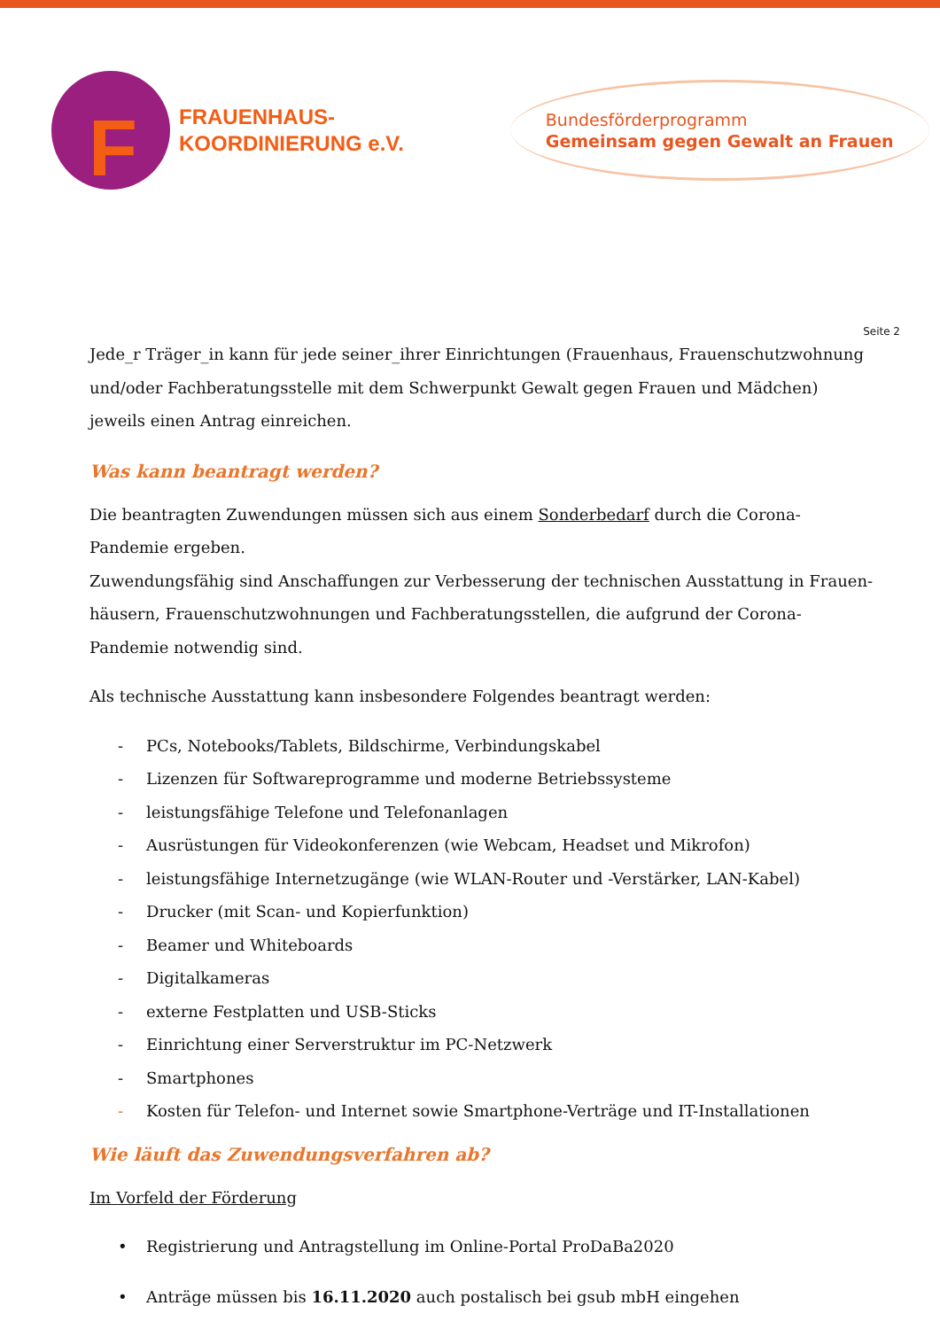F
FRAUENHAUS-
KOORDINIERUNG e.V.
Bundesförderprogramm
Gemeinsam gegen Gewalt an Frauen
Seite 2
Jede_r Träger_in kann für jede seiner_ihrer Einrichtungen (Frauenhaus, Frauenschutzwohnung und/oder Fachberatungsstelle mit dem Schwerpunkt Gewalt gegen Frauen und Mädchen) jeweils einen Antrag einreichen.
Was kann beantragt werden?
Die beantragten Zuwendungen müssen sich aus einem Sonderbedarf durch die Corona-Pandemie ergeben.
Zuwendungsfähig sind Anschaffungen zur Verbesserung der technischen Ausstattung in Frauen-häusern, Frauenschutzwohnungen und Fachberatungsstellen, die aufgrund der Corona-Pandemie notwendig sind.
Als technische Ausstattung kann insbesondere Folgendes beantragt werden:
- PCs, Notebooks/Tablets, Bildschirme, Verbindungskabel
- Lizenzen für Softwareprogramme und moderne Betriebssysteme
- leistungsfähige Telefone und Telefonanlagen
- Ausrüstungen für Videokonferenzen (wie Webcam, Headset und Mikrofon)
- leistungsfähige Internetzugänge (wie WLAN-Router und -Verstärker, LAN-Kabel)
- Drucker (mit Scan- und Kopierfunktion)
- Beamer und Whiteboards
- Digitalkameras
- externe Festplatten und USB-Sticks
- Einrichtung einer Serverstruktur im PC-Netzwerk
- Smartphones
- Kosten für Telefon- und Internet sowie Smartphone-Verträge und IT-Installationen
Wie läuft das Zuwendungsverfahren ab?
Im Vorfeld der Förderung
• Registrierung und Antragstellung im Online-Portal ProDaBa2020
• Anträge müssen bis 16.11.2020 auch postalisch bei gsub mbH eingehen